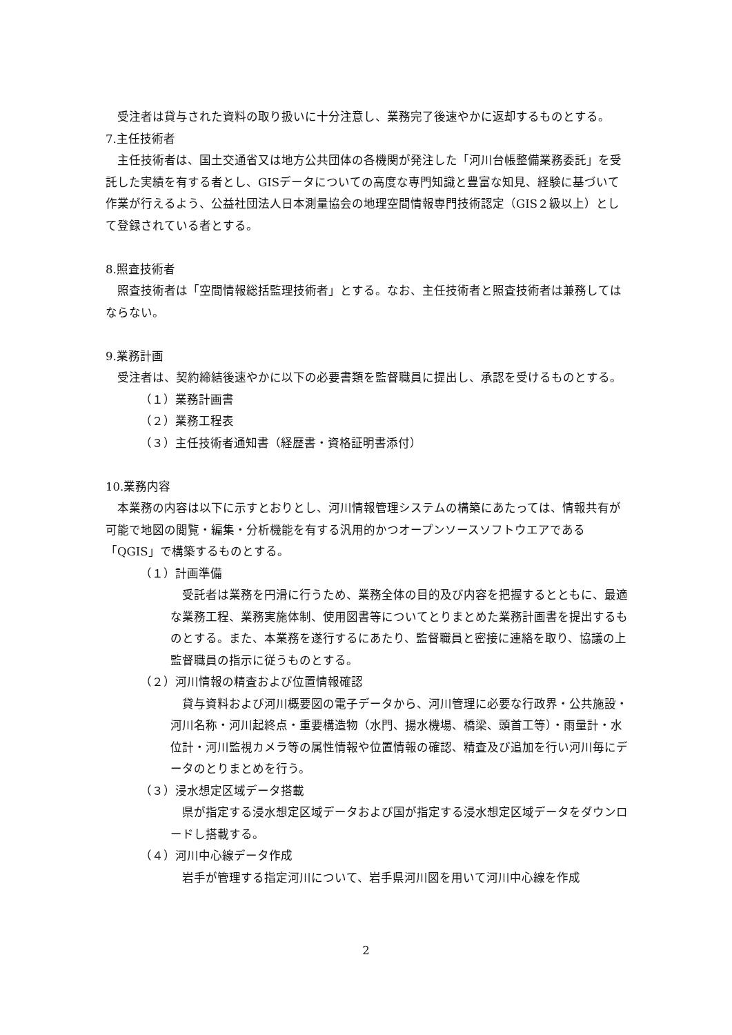受注者は貸与された資料の取り扱いに十分注意し、業務完了後速やかに返却するものとする。
7.主任技術者
主任技術者は、国土交通省又は地方公共団体の各機関が発注した「河川台帳整備業務委託」を受託した実績を有する者とし、GISデータについての高度な専門知識と豊富な知見、経験に基づいて作業が行えるよう、公益社団法人日本測量協会の地理空間情報専門技術認定（GIS２級以上）として登録されている者とする。
8.照査技術者
照査技術者は「空間情報総括監理技術者」とする。なお、主任技術者と照査技術者は兼務してはならない。
9.業務計画
受注者は、契約締結後速やかに以下の必要書類を監督職員に提出し、承認を受けるものとする。
（１）業務計画書
（２）業務工程表
（３）主任技術者通知書（経歴書・資格証明書添付）
10.業務内容
本業務の内容は以下に示すとおりとし、河川情報管理システムの構築にあたっては、情報共有が可能で地図の閲覧・編集・分析機能を有する汎用的かつオープンソースソフトウエアである「QGIS」で構築するものとする。
（１）計画準備
受託者は業務を円滑に行うため、業務全体の目的及び内容を把握するとともに、最適な業務工程、業務実施体制、使用図書等についてとりまとめた業務計画書を提出するものとする。また、本業務を遂行するにあたり、監督職員と密接に連絡を取り、協議の上監督職員の指示に従うものとする。
（２）河川情報の精査および位置情報確認
貸与資料および河川概要図の電子データから、河川管理に必要な行政界・公共施設・河川名称・河川起終点・重要構造物（水門、揚水機場、橋梁、頭首工等）・雨量計・水位計・河川監視カメラ等の属性情報や位置情報の確認、精査及び追加を行い河川毎にデータのとりまとめを行う。
（３）浸水想定区域データ搭載
県が指定する浸水想定区域データおよび国が指定する浸水想定区域データをダウンロードし搭載する。
（４）河川中心線データ作成
岩手が管理する指定河川について、岩手県河川図を用いて河川中心線を作成
2